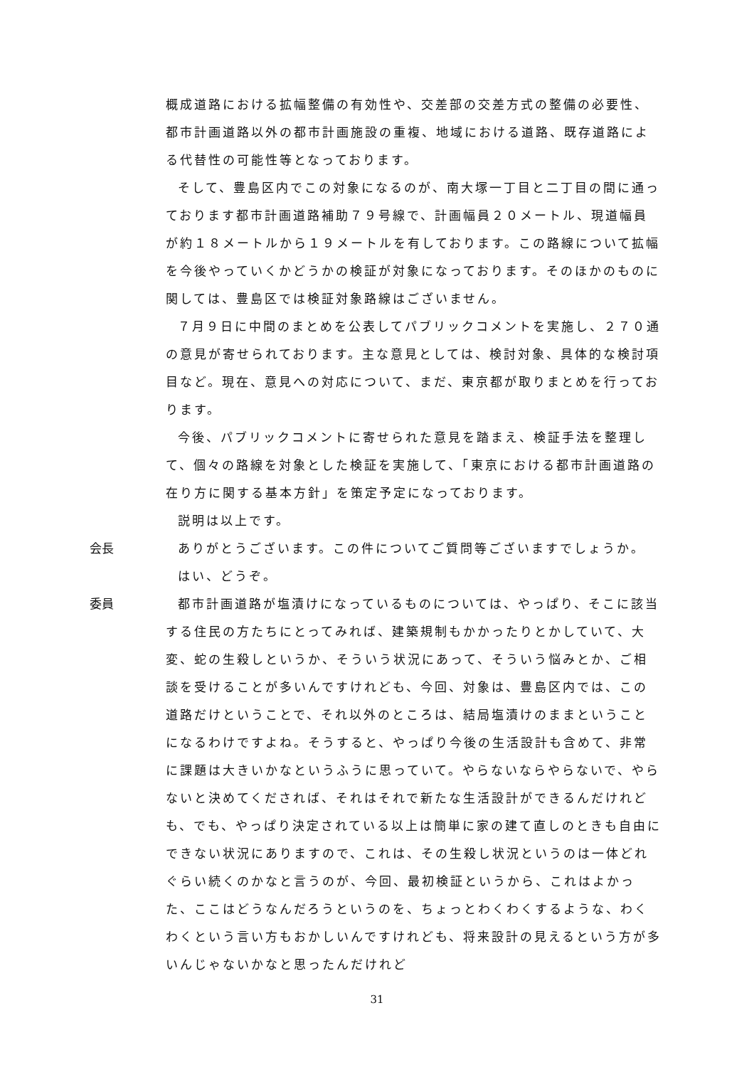概成道路における拡幅整備の有効性や、交差部の交差方式の整備の必要性、都市計画道路以外の都市計画施設の重複、地域における道路、既存道路による代替性の可能性等となっております。
そして、豊島区内でこの対象になるのが、南大塚一丁目と二丁目の間に通っております都市計画道路補助７９号線で、計画幅員２０メートル、現道幅員が約１８メートルから１９メートルを有しております。この路線について拡幅を今後やっていくかどうかの検証が対象になっております。そのほかのものに関しては、豊島区では検証対象路線はございません。
７月９日に中間のまとめを公表してパブリックコメントを実施し、２７０通の意見が寄せられております。主な意見としては、検討対象、具体的な検討項目など。現在、意見への対応について、まだ、東京都が取りまとめを行っております。
今後、パブリックコメントに寄せられた意見を踏まえ、検証手法を整理して、個々の路線を対象とした検証を実施して、「東京における都市計画道路の在り方に関する基本方針」を策定予定になっております。
説明は以上です。
会長 ありがとうございます。この件についてご質問等ございますでしょうか。
はい、どうぞ。
委員 都市計画道路が塩漬けになっているものについては、やっぱり、そこに該当する住民の方たちにとってみれば、建築規制もかかったりとかしていて、大変、蛇の生殺しというか、そういう状況にあって、そういう悩みとか、ご相談を受けることが多いんですけれども、今回、対象は、豊島区内では、この道路だけということで、それ以外のところは、結局塩漬けのままということになるわけですよね。そうすると、やっぱり今後の生活設計も含めて、非常に課題は大きいかなというふうに思っていて。やらないならやらないで、やらないと決めてくだされば、それはそれで新たな生活設計ができるんだけれども、でも、やっぱり決定されている以上は簡単に家の建て直しのときも自由にできない状況にありますので、これは、その生殺し状況というのは一体どれぐらい続くのかなと言うのが、今回、最初検証というから、これはよかった、ここはどうなんだろうというのを、ちょっとわくわくするような、わくわくという言い方もおかしいんですけれども、将来設計の見えるという方が多いんじゃないかなと思ったんだけれど
31